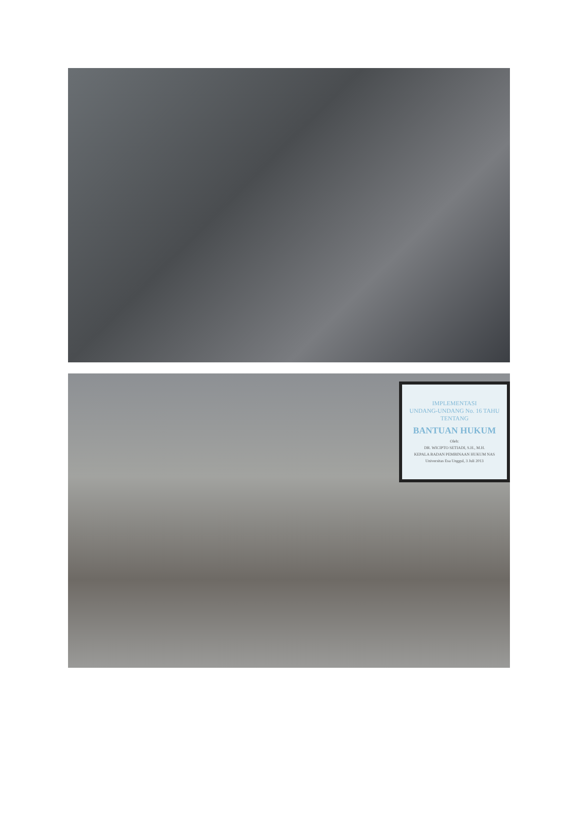IMPLEMENTASI
UNDANG-UNDANG No. 16 TAHU
TENTANG
BANTUAN HUKUM
Oleh:
DR. WICIPTO SETIADI, S.H., M.H.
KEPALA BADAN PEMBINAAN HUKUM NAS
Universitas Esa Unggul, 3 Juli 2013